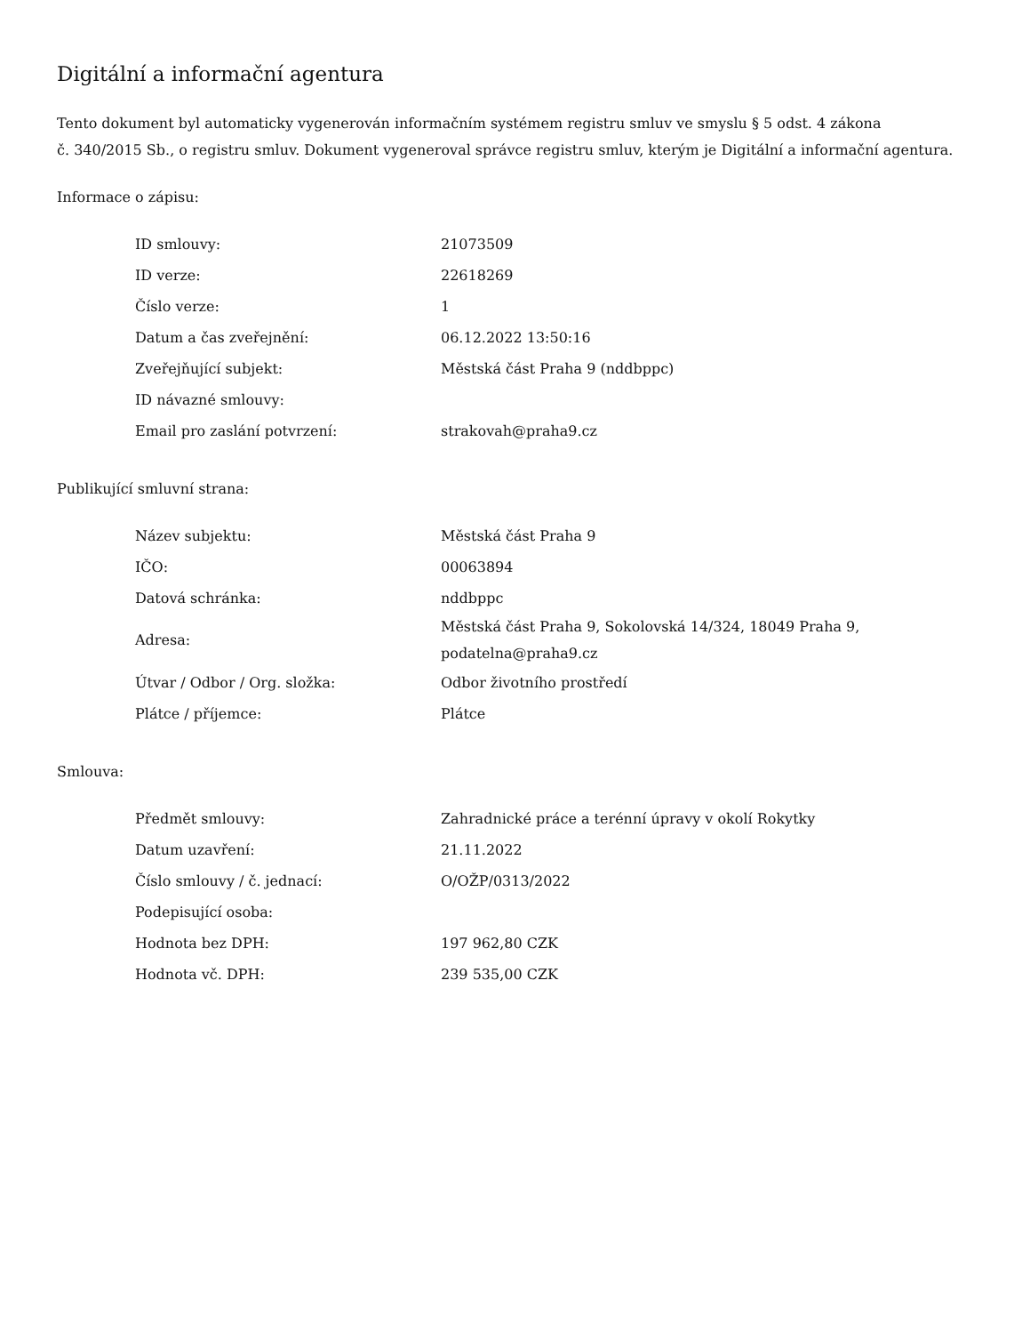Digitální a informační agentura
Tento dokument byl automaticky vygenerován informačním systémem registru smluv ve smyslu § 5 odst. 4 zákona
č. 340/2015 Sb., o registru smluv. Dokument vygeneroval správce registru smluv, kterým je Digitální a informační agentura.
Informace o zápisu:
| ID smlouvy: | 21073509 |
| ID verze: | 22618269 |
| Číslo verze: | 1 |
| Datum a čas zveřejnění: | 06.12.2022 13:50:16 |
| Zveřejňující subjekt: | Městská část Praha 9 (nddbppc) |
| ID návazné smlouvy: | |
| Email pro zaslání potvrzení: | strakovah@praha9.cz |
Publikující smluvní strana:
| Název subjektu: | Městská část Praha 9 |
| IČO: | 00063894 |
| Datová schránka: | nddbppc |
| Adresa: | Městská část Praha 9, Sokolovská 14/324, 18049 Praha 9, podatelna@praha9.cz |
| Útvar / Odbor / Org. složka: | Odbor životního prostředí |
| Plátce / příjemce: | Plátce |
Smlouva:
| Předmět smlouvy: | Zahradnické práce a terénní úpravy v okolí Rokytky |
| Datum uzavření: | 21.11.2022 |
| Číslo smlouvy / č. jednací: | O/OŽP/0313/2022 |
| Podepisující osoba: | |
| Hodnota bez DPH: | 197 962,80 CZK |
| Hodnota vč. DPH: | 239 535,00 CZK |